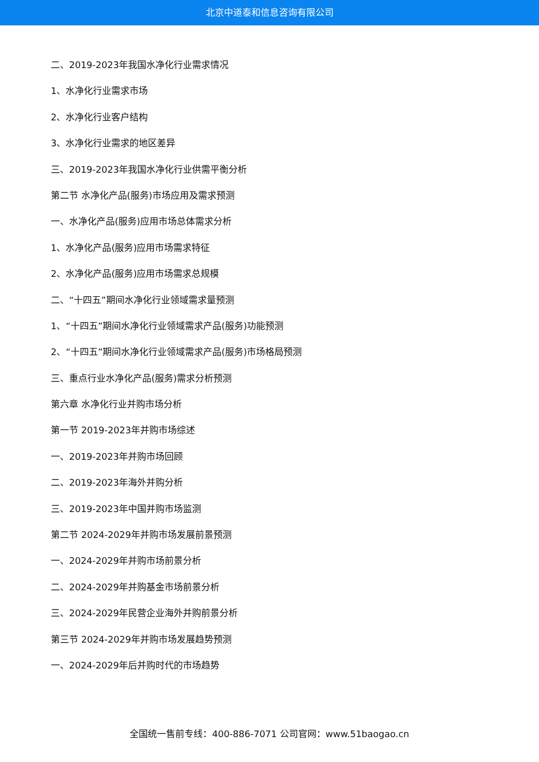北京中道泰和信息咨询有限公司
二、2019-2023年我国水净化行业需求情况
1、水净化行业需求市场
2、水净化行业客户结构
3、水净化行业需求的地区差异
三、2019-2023年我国水净化行业供需平衡分析
第二节 水净化产品(服务)市场应用及需求预测
一、水净化产品(服务)应用市场总体需求分析
1、水净化产品(服务)应用市场需求特征
2、水净化产品(服务)应用市场需求总规模
二、“十四五”期间水净化行业领域需求量预测
1、“十四五”期间水净化行业领域需求产品(服务)功能预测
2、“十四五”期间水净化行业领域需求产品(服务)市场格局预测
三、重点行业水净化产品(服务)需求分析预测
第六章 水净化行业并购市场分析
第一节 2019-2023年并购市场综述
一、2019-2023年并购市场回顾
二、2019-2023年海外并购分析
三、2019-2023年中国并购市场监测
第二节 2024-2029年并购市场发展前景预测
一、2024-2029年并购市场前景分析
二、2024-2029年并购基金市场前景分析
三、2024-2029年民营企业海外并购前景分析
第三节 2024-2029年并购市场发展趋势预测
一、2024-2029年后并购时代的市场趋势
全国统一售前专线：400-886-7071 公司官网：www.51baogao.cn